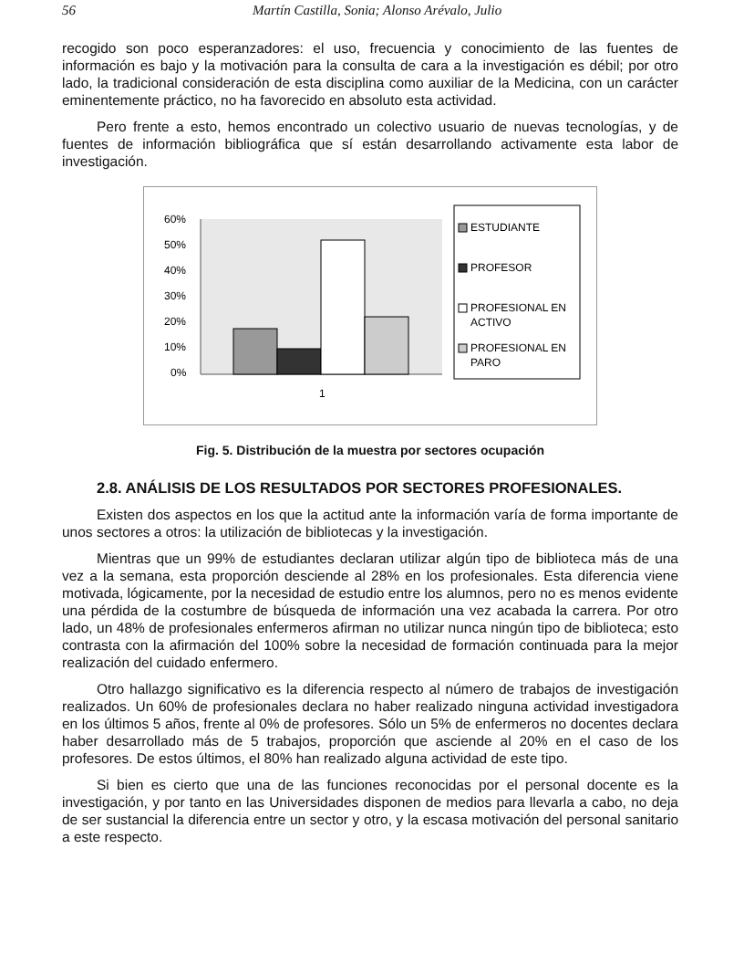56 Martín Castilla, Sonia; Alonso Arévalo, Julio
recogido son poco esperanzadores: el uso, frecuencia y conocimiento de las fuentes de información es bajo y la motivación para la consulta de cara a la investigación es débil; por otro lado, la tradicional consideración de esta disciplina como auxiliar de la Medicina, con un carácter eminentemente práctico, no ha favorecido en absoluto esta actividad.
Pero frente a esto, hemos encontrado un colectivo usuario de nuevas tecnologías, y de fuentes de información bibliográfica que sí están desarrollando activamente esta labor de investigación.
60%
50%
40%
30%
20%
10%
0%
1
ESTUDIANTE
PROFESOR
PROFESIONAL EN
ACTIVO
PROFESIONAL EN
PARO
Fig. 5. Distribución de la muestra por sectores ocupación
2.8. ANÁLISIS DE LOS RESULTADOS POR SECTORES PROFESIONALES.
Existen dos aspectos en los que la actitud ante la información varía de forma importante de unos sectores a otros: la utilización de bibliotecas y la investigación.
Mientras que un 99% de estudiantes declaran utilizar algún tipo de biblioteca más de una vez a la semana, esta proporción desciende al 28% en los profesionales. Esta diferencia viene motivada, lógicamente, por la necesidad de estudio entre los alumnos, pero no es menos evidente una pérdida de la costumbre de búsqueda de información una vez acabada la carrera. Por otro lado, un 48% de profesionales enfermeros afirman no utilizar nunca ningún tipo de biblioteca; esto contrasta con la afirmación del 100% sobre la necesidad de formación continuada para la mejor realización del cuidado enfermero.
Otro hallazgo significativo es la diferencia respecto al número de trabajos de investigación realizados. Un 60% de profesionales declara no haber realizado ninguna actividad investigadora en los últimos 5 años, frente al 0% de profesores. Sólo un 5% de enfermeros no docentes declara haber desarrollado más de 5 trabajos, proporción que asciende al 20% en el caso de los profesores. De estos últimos, el 80% han realizado alguna actividad de este tipo.
Si bien es cierto que una de las funciones reconocidas por el personal docente es la investigación, y por tanto en las Universidades disponen de medios para llevarla a cabo, no deja de ser sustancial la diferencia entre un sector y otro, y la escasa motivación del personal sanitario a este respecto.